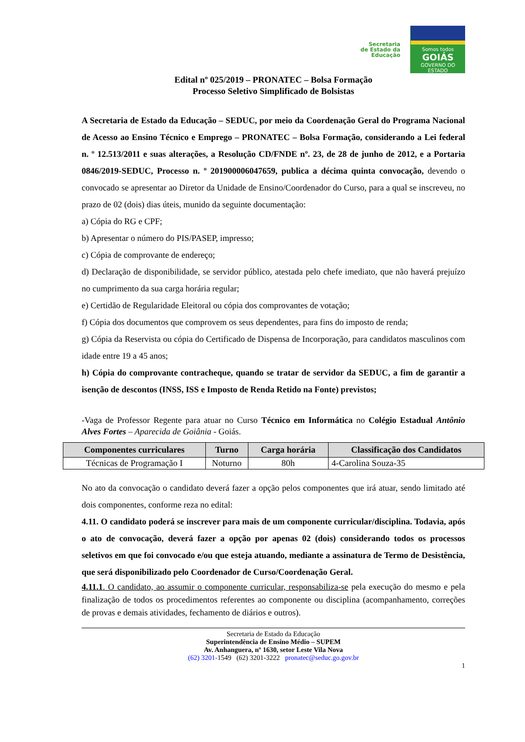Secretaria
de Estado da
Educação
Somos todos
GOIÁS
GOVERNO DO ESTADO
Edital nº 025/2019 – PRONATEC – Bolsa Formação
Processo Seletivo Simplificado de Bolsistas
A Secretaria de Estado da Educação – SEDUC, por meio da Coordenação Geral do Programa Nacional de Acesso ao Ensino Técnico e Emprego – PRONATEC – Bolsa Formação, considerando a Lei federal n. º 12.513/2011 e suas alterações, a Resolução CD/FNDE nº. 23, de 28 de junho de 2012, e a Portaria 0846/2019-SEDUC, Processo n. º 201900006047659, publica a décima quinta convocação, devendo o convocado se apresentar ao Diretor da Unidade de Ensino/Coordenador do Curso, para a qual se inscreveu, no prazo de 02 (dois) dias úteis, munido da seguinte documentação:
a) Cópia do RG e CPF;
b) Apresentar o número do PIS/PASEP, impresso;
c) Cópia de comprovante de endereço;
d) Declaração de disponibilidade, se servidor público, atestada pelo chefe imediato, que não haverá prejuízo no cumprimento da sua carga horária regular;
e) Certidão de Regularidade Eleitoral ou cópia dos comprovantes de votação;
f) Cópia dos documentos que comprovem os seus dependentes, para fins do imposto de renda;
g) Cópia da Reservista ou cópia do Certificado de Dispensa de Incorporação, para candidatos masculinos com idade entre 19 a 45 anos;
h) Cópia do comprovante contracheque, quando se tratar de servidor da SEDUC, a fim de garantir a isenção de descontos (INSS, ISS e Imposto de Renda Retido na Fonte) previstos;
-Vaga de Professor Regente para atuar no Curso Técnico em Informática no Colégio Estadual Antônio Alves Fortes – Aparecida de Goiânia - Goiás.
| Componentes curriculares | Turno | Carga horária | Classificação dos Candidatos |
| --- | --- | --- | --- |
| Técnicas de Programação I | Noturno | 80h | 4-Carolina Souza-35 |
No ato da convocação o candidato deverá fazer a opção pelos componentes que irá atuar, sendo limitado até dois componentes, conforme reza no edital:
4.11. O candidato poderá se inscrever para mais de um componente curricular/disciplina. Todavia, após o ato de convocação, deverá fazer a opção por apenas 02 (dois) considerando todos os processos seletivos em que foi convocado e/ou que esteja atuando, mediante a assinatura de Termo de Desistência, que será disponibilizado pelo Coordenador de Curso/Coordenação Geral.
4.11.1. O candidato, ao assumir o componente curricular, responsabiliza-se pela execução do mesmo e pela finalização de todos os procedimentos referentes ao componente ou disciplina (acompanhamento, correções de provas e demais atividades, fechamento de diários e outros).
Secretaria de Estado da Educação
Superintendência de Ensino Médio – SUPEM
Av. Anhanguera, nº 1630, setor Leste Vila Nova
(62) 3201-1549 (62) 3201-3222 pronatec@seduc.go.gov.br
1